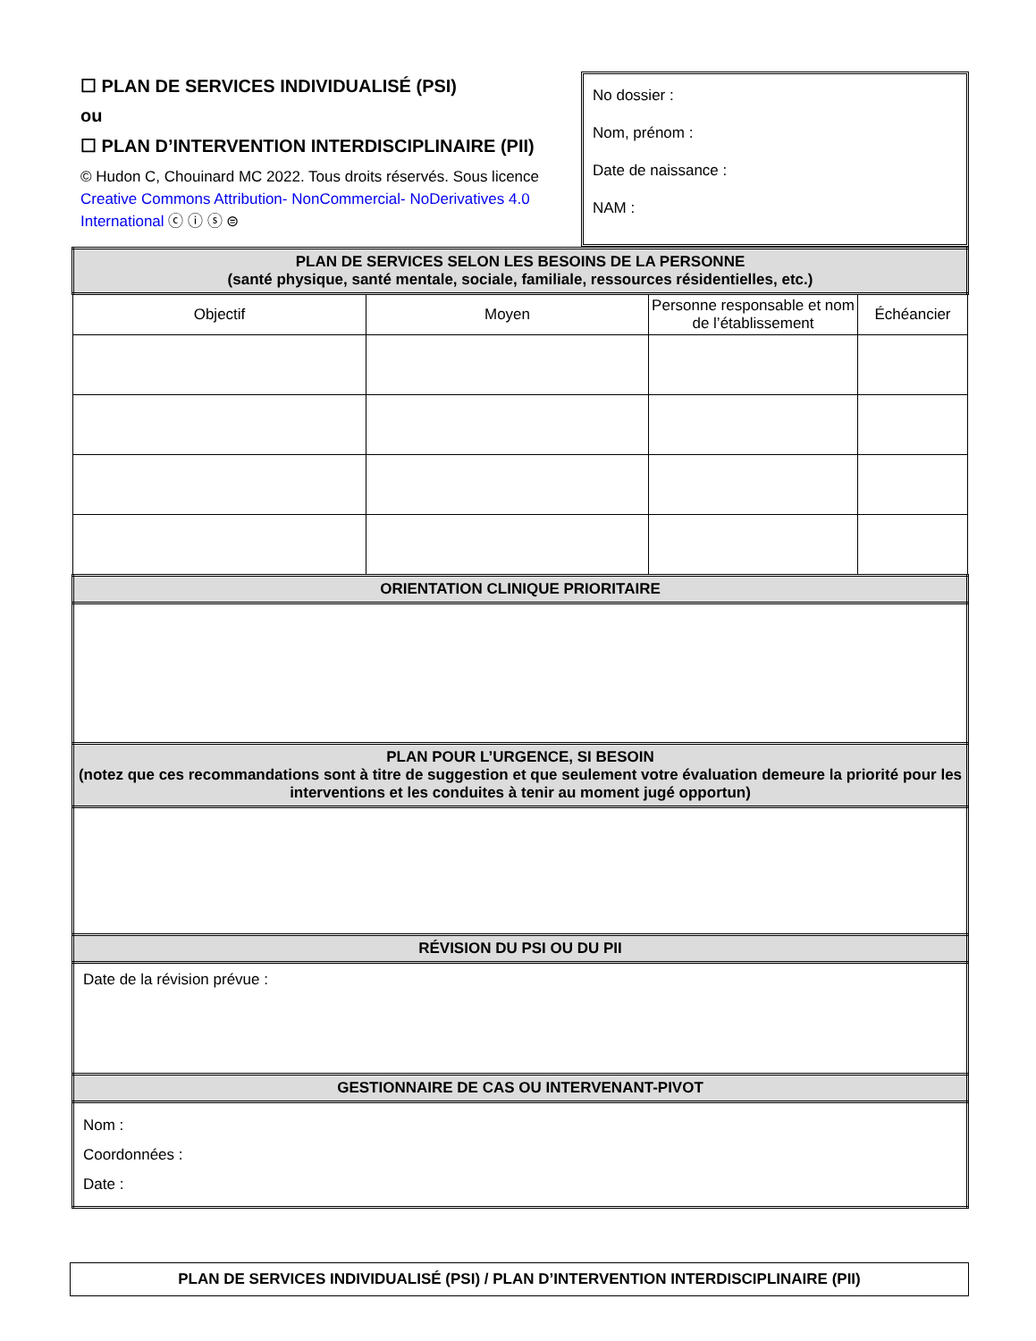☐ PLAN DE SERVICES INDIVIDUALISÉ (PSI)
ou
☐ PLAN D’INTERVENTION INTERDISCIPLINAIRE (PII)
© Hudon C, Chouinard MC 2022. Tous droits réservés. Sous licence Creative Commons Attribution- NonCommercial- NoDerivatives 4.0 International ⓒ ⓘ ⓢ ⊜
No dossier :
Nom, prénom :
Date de naissance :
NAM :
| PLAN DE SERVICES SELON LES BESOINS DE LA PERSONNE (santé physique, santé mentale, sociale, familiale, ressources résidentielles, etc.) | | | |
| Objectif | Moyen | Personne responsable et nom de l’établissement | Échéancier |
| ORIENTATION CLINIQUE PRIORITAIRE | | | |
| PLAN POUR L’URGENCE, SI BESOIN (notez que ces recommandations sont à titre de suggestion et que seulement votre évaluation demeure la priorité pour les interventions et les conduites à tenir au moment jugé opportun) | | | |
| RÉVISION DU PSI OU DU PII | | | |
| Date de la révision prévue : | | | |
| GESTIONNAIRE DE CAS OU INTERVENANT-PIVOT | | | |
| Nom : Coordonnées : Date : | | | |
PLAN DE SERVICES INDIVIDUALISÉ (PSI) / PLAN D’INTERVENTION INTERDISCIPLINAIRE (PII)